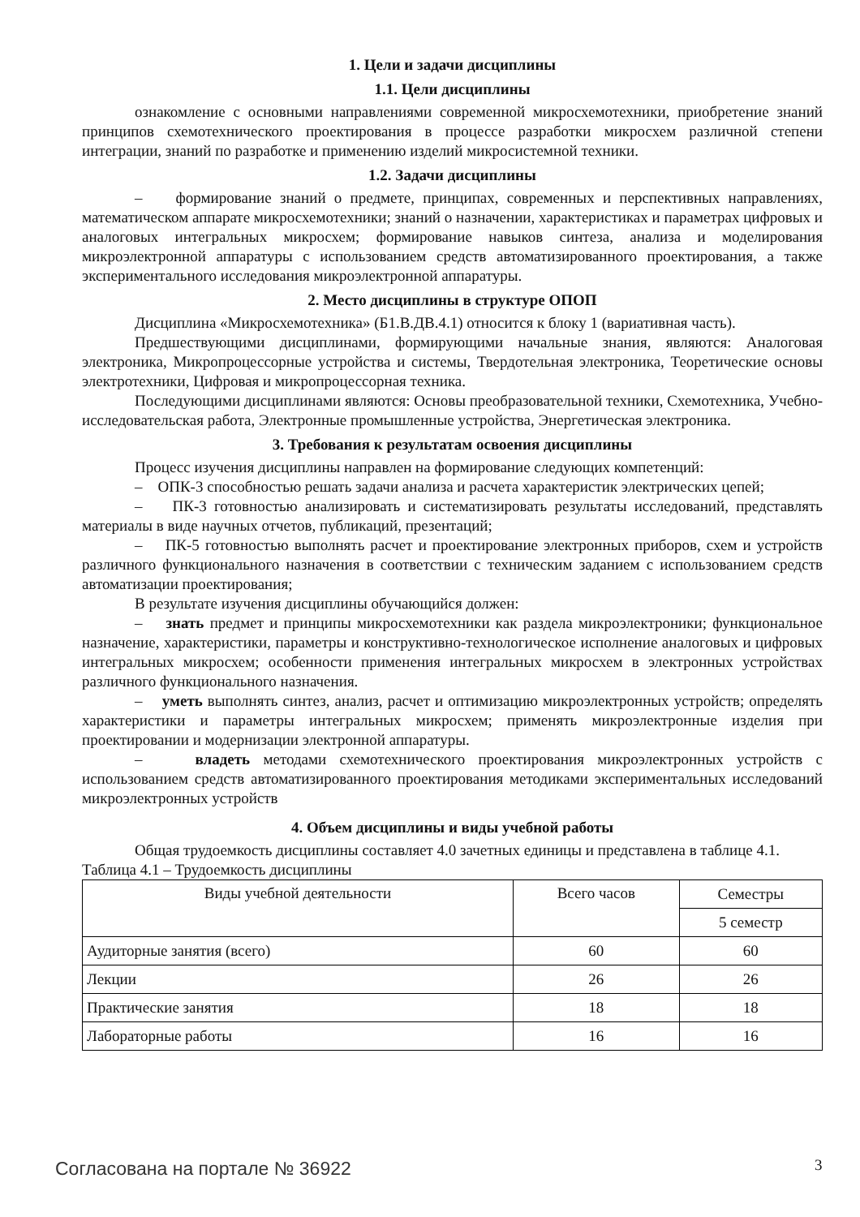1. Цели и задачи дисциплины
1.1. Цели дисциплины
ознакомление с основными направлениями современной микросхемотехники, приобретение знаний принципов схемотехнического проектирования в процессе разработки микросхем различной степени интеграции, знаний по разработке и применению изделий микросистемной техники.
1.2. Задачи дисциплины
– формирование знаний о предмете, принципах, современных и перспективных направлениях, математическом аппарате микросхемотехники; знаний о назначении, характеристиках и параметрах цифровых и аналоговых интегральных микросхем; формирование навыков синтеза, анализа и моделирования микроэлектронной аппаратуры с использованием средств автоматизированного проектирования, а также экспериментального исследования микроэлектронной аппаратуры.
2. Место дисциплины в структуре ОПОП
Дисциплина «Микросхемотехника» (Б1.В.ДВ.4.1) относится к блоку 1 (вариативная часть).
Предшествующими дисциплинами, формирующими начальные знания, являются: Аналоговая электроника, Микропроцессорные устройства и системы, Твердотельная электроника, Теоретические основы электротехники, Цифровая и микропроцессорная техника.
Последующими дисциплинами являются: Основы преобразовательной техники, Схемотехника, Учебно-исследовательская работа, Электронные промышленные устройства, Энергетическая электроника.
3. Требования к результатам освоения дисциплины
Процесс изучения дисциплины направлен на формирование следующих компетенций:
– ОПК-3 способностью решать задачи анализа и расчета характеристик электрических цепей;
– ПК-3 готовностью анализировать и систематизировать результаты исследований, представлять материалы в виде научных отчетов, публикаций, презентаций;
– ПК-5 готовностью выполнять расчет и проектирование электронных приборов, схем и устройств различного функционального назначения в соответствии с техническим заданием с использованием средств автоматизации проектирования;
В результате изучения дисциплины обучающийся должен:
– знать предмет и принципы микросхемотехники как раздела микроэлектроники; функциональное назначение, характеристики, параметры и конструктивно-технологическое исполнение аналоговых и цифровых интегральных микросхем; особенности применения интегральных микросхем в электронных устройствах различного функционального назначения.
– уметь выполнять синтез, анализ, расчет и оптимизацию микроэлектронных устройств; определять характеристики и параметры интегральных микросхем; применять микроэлектронные изделия при проектировании и модернизации электронной аппаратуры.
– владеть методами схемотехнического проектирования микроэлектронных устройств с использованием средств автоматизированного проектирования методиками экспериментальных исследований микроэлектронных устройств
4. Объем дисциплины и виды учебной работы
Общая трудоемкость дисциплины составляет 4.0 зачетных единицы и представлена в таблице 4.1.
Таблица 4.1 – Трудоемкость дисциплины
| Виды учебной деятельности | Всего часов | Семестры |
| | | 5 семестр |
| Аудиторные занятия (всего) | 60 | 60 |
| Лекции | 26 | 26 |
| Практические занятия | 18 | 18 |
| Лабораторные работы | 16 | 16 |
Согласована на портале № 36922 3